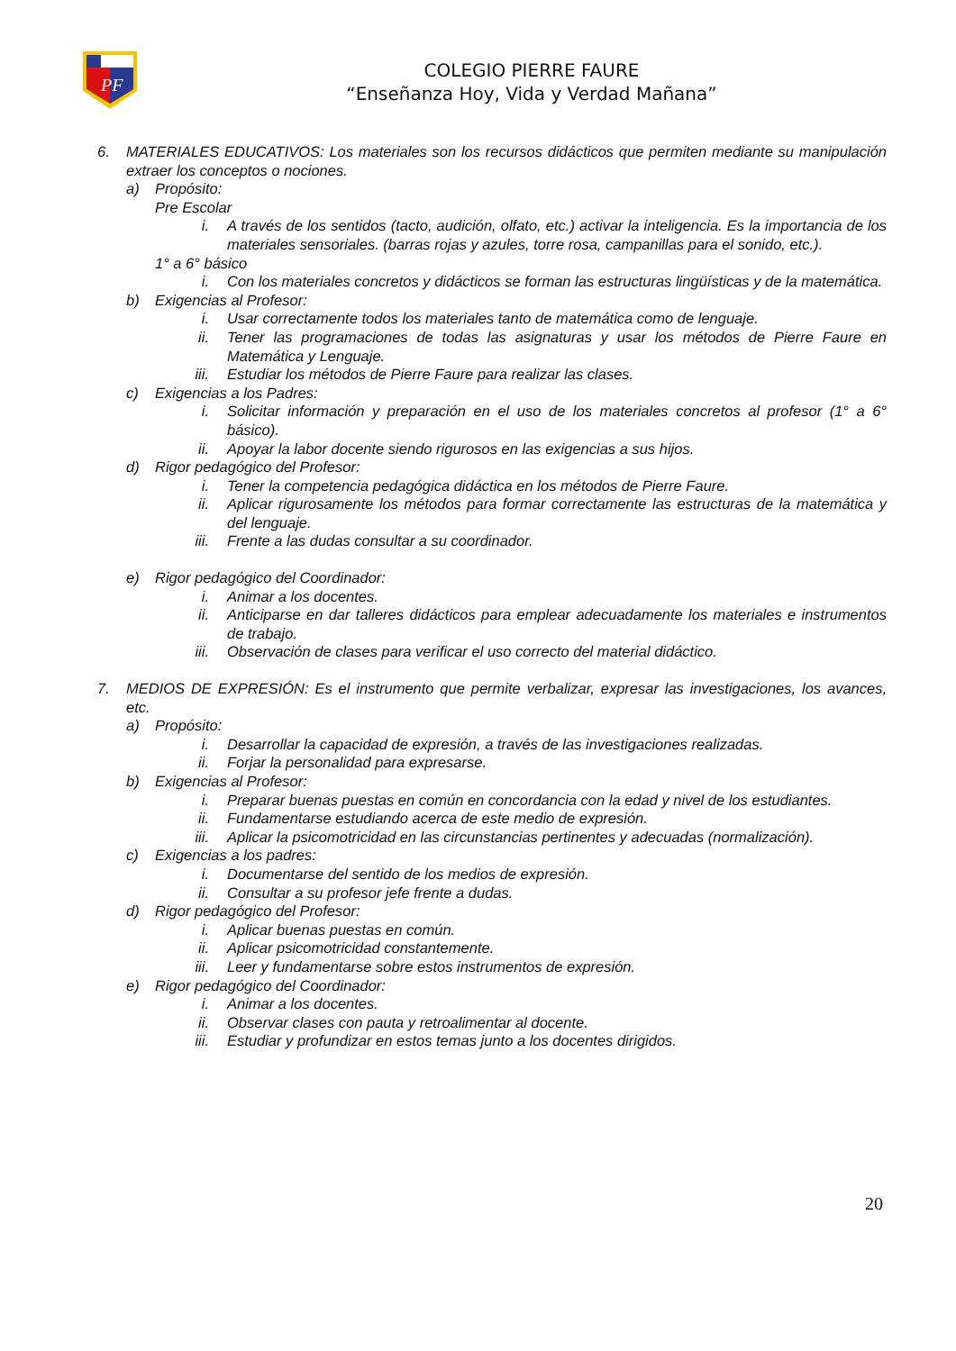PF
COLEGIO PIERRE FAURE
“Enseñanza Hoy, Vida y Verdad Mañana”
6. MATERIALES EDUCATIVOS: Los materiales son los recursos didácticos que permiten mediante su manipulación extraer los conceptos o nociones.
a) Propósito:
Pre Escolar
i. A través de los sentidos (tacto, audición, olfato, etc.) activar la inteligencia. Es la importancia de los materiales sensoriales. (barras rojas y azules, torre rosa, campanillas para el sonido, etc.).
1° a 6° básico
i. Con los materiales concretos y didácticos se forman las estructuras lingüísticas y de la matemática.
b) Exigencias al Profesor:
i. Usar correctamente todos los materiales tanto de matemática como de lenguaje.
ii. Tener las programaciones de todas las asignaturas y usar los métodos de Pierre Faure en Matemática y Lenguaje.
iii. Estudiar los métodos de Pierre Faure para realizar las clases.
c) Exigencias a los Padres:
i. Solicitar información y preparación en el uso de los materiales concretos al profesor (1° a 6° básico).
ii. Apoyar la labor docente siendo rigurosos en las exigencias a sus hijos.
d) Rigor pedagógico del Profesor:
i. Tener la competencia pedagógica didáctica en los métodos de Pierre Faure.
ii. Aplicar rigurosamente los métodos para formar correctamente las estructuras de la matemática y del lenguaje.
iii. Frente a las dudas consultar a su coordinador.
e) Rigor pedagógico del Coordinador:
i. Animar a los docentes.
ii. Anticiparse en dar talleres didácticos para emplear adecuadamente los materiales e instrumentos de trabajo.
iii. Observación de clases para verificar el uso correcto del material didáctico.
7. MEDIOS DE EXPRESIÓN: Es el instrumento que permite verbalizar, expresar las investigaciones, los avances, etc.
a) Propósito:
i. Desarrollar la capacidad de expresión, a través de las investigaciones realizadas.
ii. Forjar la personalidad para expresarse.
b) Exigencias al Profesor:
i. Preparar buenas puestas en común en concordancia con la edad y nivel de los estudiantes.
ii. Fundamentarse estudiando acerca de este medio de expresión.
iii. Aplicar la psicomotricidad en las circunstancias pertinentes y adecuadas (normalización).
c) Exigencias a los padres:
i. Documentarse del sentido de los medios de expresión.
ii. Consultar a su profesor jefe frente a dudas.
d) Rigor pedagógico del Profesor:
i. Aplicar buenas puestas en común.
ii. Aplicar psicomotricidad constantemente.
iii. Leer y fundamentarse sobre estos instrumentos de expresión.
e) Rigor pedagógico del Coordinador:
i. Animar a los docentes.
ii. Observar clases con pauta y retroalimentar al docente.
iii. Estudiar y profundizar en estos temas junto a los docentes dirigidos.
20